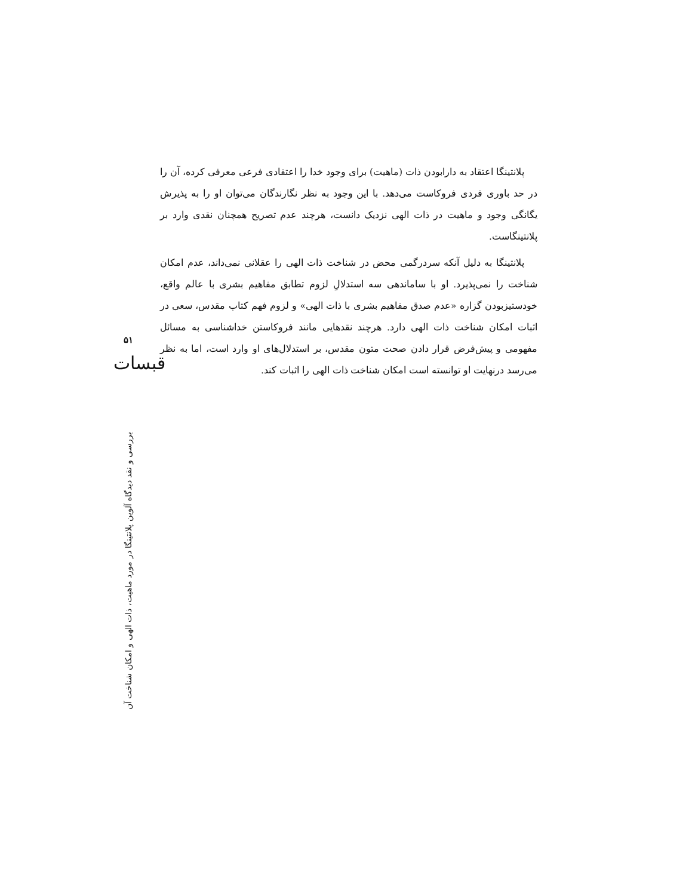پلانتینگا اعتقاد به دارابودن ذات (ماهیت) برای وجود خدا را اعتقادی فرعی معرفی کرده، آن را در حد باوری فردی فروکاست می‌دهد. با این وجود به نظر نگارندگان می‌توان او را به پذیرش یگانگی وجود و ماهیت در ذات الهی نزدیک دانست، هرچند عدم تصریح همچنان نقدی وارد بر پلانتینگاست.
پلانتینگا به دلیل آنکه سردرگمی محض در شناخت ذات الهی را عقلانی نمی‌داند، عدم امکان شناخت را نمی‌پذیرد. او با ساماندهی سه استدلالِ لزوم تطابق مفاهیم بشری با عالم واقع، خودستیزبودن گزاره «عدم صدق مفاهیم بشری با ذات الهی» و لزوم فهم کتاب مقدس، سعی در اثبات امکان شناخت ذات الهی دارد. هرچند نقدهایی مانند فروکاستن خداشناسی به مسائل مفهومی و پیش‌فرض قرار دادن صحت متون مقدس، بر استدلال‌های او وارد است، اما به نظر می‌رسد درنهایت او توانسته است امکان شناخت ذات الهی را اثبات کند.
۵۱
قبسات
بررسی و نقد دیدگاه آلوین پلانتینگا در مورد ماهیت، ذات الهی و امکان شناخت آن